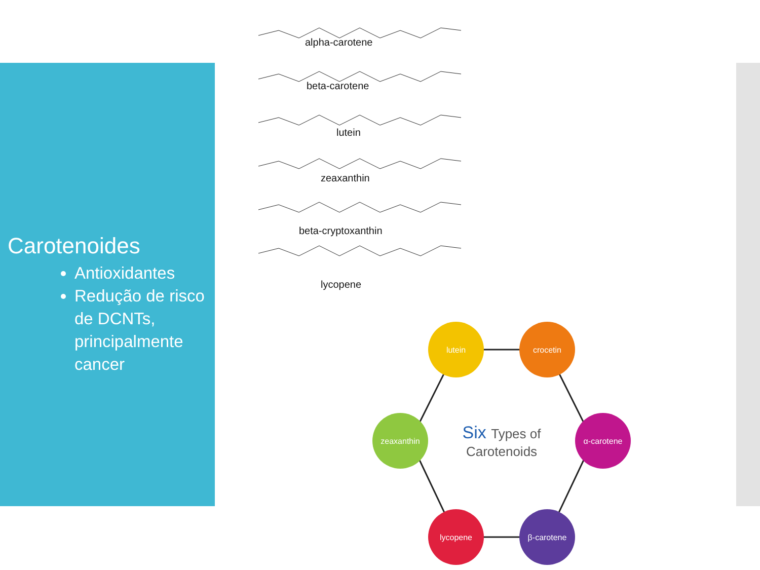Carotenoides
Antioxidantes
Redução de risco de DCNTs, principalmente cancer
alpha-carotene
beta-carotene
lutein
zeaxanthin
beta-cryptoxanthin
lycopene
lutein
crocetin
zeaxanthin
α-carotene
lycopene
β-carotene
Six Types of
Carotenoids